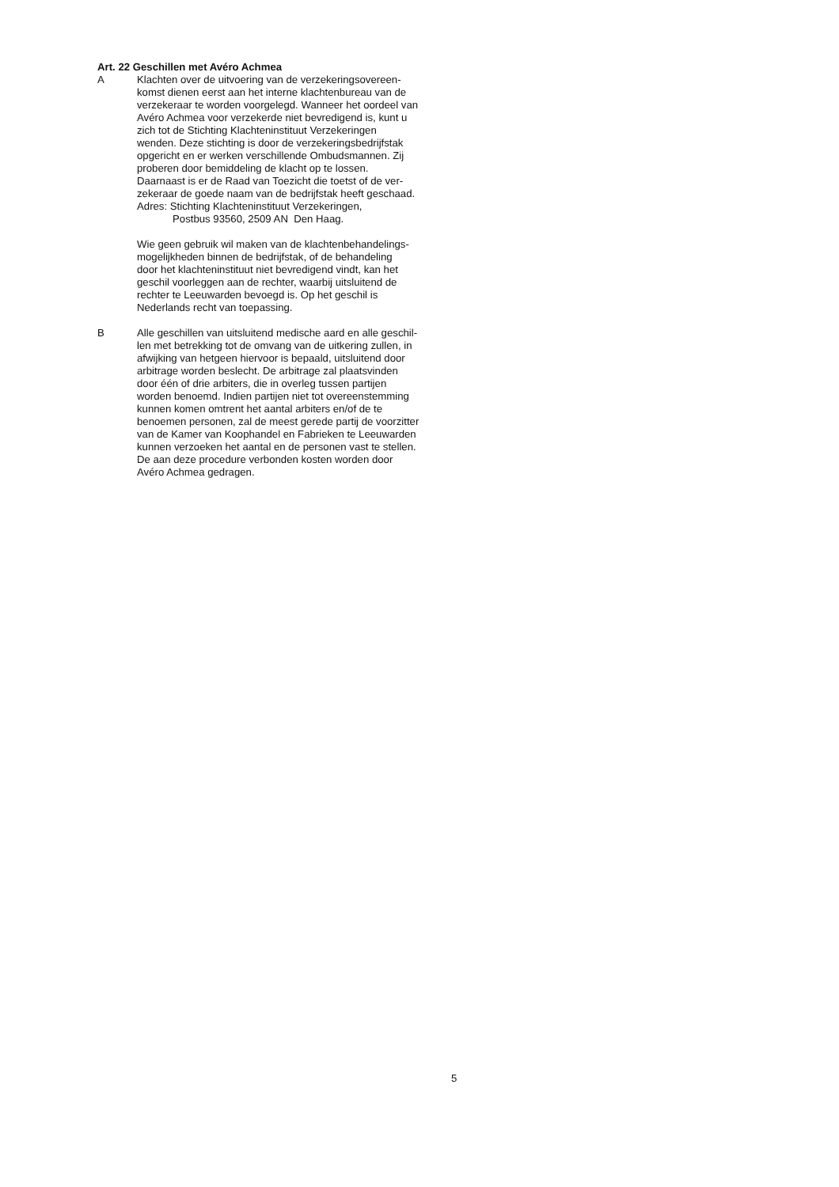Art. 22 Geschillen met Avéro Achmea
A Klachten over de uitvoering van de verzekeringsovereen-
komst dienen eerst aan het interne klachtenbureau van de
verzekeraar te worden voorgelegd. Wanneer het oordeel van
Avéro Achmea voor verzekerde niet bevredigend is, kunt u
zich tot de Stichting Klachteninstituut Verzekeringen
wenden. Deze stichting is door de verzekeringsbedrijfstak
opgericht en er werken verschillende Ombudsmannen. Zij
proberen door bemiddeling de klacht op te lossen.
Daarnaast is er de Raad van Toezicht die toetst of de ver-
zekeraar de goede naam van de bedrijfstak heeft geschaad.
Adres: Stichting Klachteninstituut Verzekeringen,
Postbus 93560, 2509 AN Den Haag.
Wie geen gebruik wil maken van de klachtenbehandelings-
mogelijkheden binnen de bedrijfstak, of de behandeling
door het klachteninstituut niet bevredigend vindt, kan het
geschil voorleggen aan de rechter, waarbij uitsluitend de
rechter te Leeuwarden bevoegd is. Op het geschil is
Nederlands recht van toepassing.
B Alle geschillen van uitsluitend medische aard en alle geschil-
len met betrekking tot de omvang van de uitkering zullen, in
afwijking van hetgeen hiervoor is bepaald, uitsluitend door
arbitrage worden beslecht. De arbitrage zal plaatsvinden
door één of drie arbiters, die in overleg tussen partijen
worden benoemd. Indien partijen niet tot overeenstemming
kunnen komen omtrent het aantal arbiters en/of de te
benoemen personen, zal de meest gerede partij de voorzitter
van de Kamer van Koophandel en Fabrieken te Leeuwarden
kunnen verzoeken het aantal en de personen vast te stellen.
De aan deze procedure verbonden kosten worden door
Avéro Achmea gedragen.
5